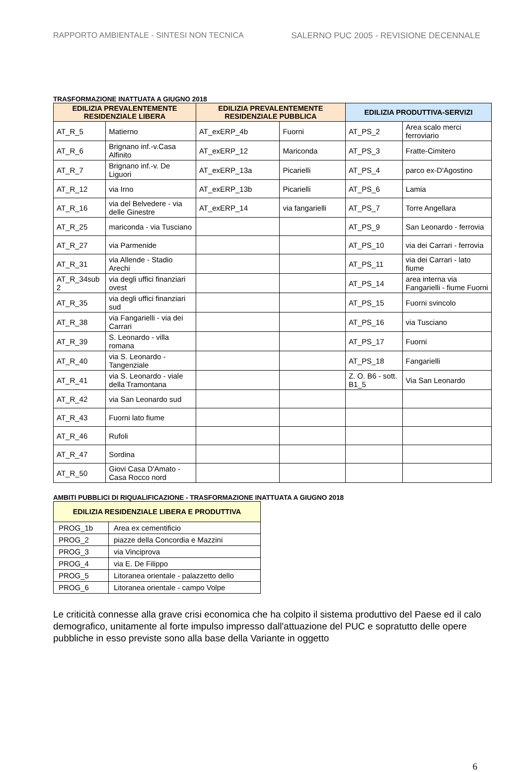RAPPORTO AMBIENTALE - SINTESI NON TECNICA SALERNO PUC 2005 - REVISIONE DECENNALE
TRASFORMAZIONE INATTUATA A GIUGNO 2018
| EDILIZIA PREVALENTEMENTE RESIDENZIALE LIBERA | | EDILIZIA PREVALENTEMENTE RESIDENZIALE PUBBLICA | | EDILIZIA PRODUTTIVA-SERVIZI | |
| --- | --- | --- | --- | --- | --- |
| AT_R_5 | Matierno | AT_exERP_4b | Fuorni | AT_PS_2 | Area scalo merci ferroviario |
| AT_R_6 | Brignano inf.-v.Casa Alfinito | AT_exERP_12 | Mariconda | AT_PS_3 | Fratte-Cimitero |
| AT_R_7 | Brignano inf.-v. De Liguori | AT_exERP_13a | Picarielli | AT_PS_4 | parco ex-D'Agostino |
| AT_R_12 | via Irno | AT_exERP_13b | Picarielli | AT_PS_6 | Lamia |
| AT_R_16 | via del Belvedere - via delle Ginestre | AT_exERP_14 | via fangarielli | AT_PS_7 | Torre Angellara |
| AT_R_25 | mariconda - via Tusciano | | | AT_PS_9 | San Leonardo - ferrovia |
| AT_R_27 | via Parmenide | | | AT_PS_10 | via dei Carrari - ferrovia |
| AT_R_31 | via Allende - Stadio Arechi | | | AT_PS_11 | via dei Carrari - lato fiume |
| AT_R_34sub 2 | via degli uffici finanziari ovest | | | AT_PS_14 | area interna via Fangarielli - fiume Fuorni |
| AT_R_35 | via degli uffici finanziari sud | | | AT_PS_15 | Fuorni svincolo |
| AT_R_38 | via Fangarielli - via dei Carrari | | | AT_PS_16 | via Tusciano |
| AT_R_39 | S. Leonardo - villa romana | | | AT_PS_17 | Fuorni |
| AT_R_40 | via S. Leonardo - Tangenziale | | | AT_PS_18 | Fangarielli |
| AT_R_41 | via S. Leonardo - viale della Tramontana | | | Z. O. B6 - sott. B1_5 | Via San Leonardo |
| AT_R_42 | via San Leonardo sud | | | | |
| AT_R_43 | Fuorni lato fiume | | | | |
| AT_R_46 | Rufoli | | | | |
| AT_R_47 | Sordina | | | | |
| AT_R_50 | Giovi Casa D'Amato - Casa Rocco nord | | | | |
AMBITI PUBBLICI DI RIQUALIFICAZIONE - TRASFORMAZIONE INATTUATA A GIUGNO 2018
| EDILIZIA RESIDENZIALE LIBERA E PRODUTTIVA | |
| --- | --- |
| PROG_1b | Area ex cementificio |
| PROG_2 | piazze della Concordia e Mazzini |
| PROG_3 | via Vinciprova |
| PROG_4 | via E. De Filippo |
| PROG_5 | Litoranea orientale - palazzetto dello |
| PROG_6 | Litoranea orientale - campo Volpe |
Le criticità connesse alla grave crisi economica che ha colpito il sistema produttivo del Paese ed il calo demografico, unitamente al forte impulso impresso dall'attuazione del PUC e sopratutto delle opere pubbliche in esso previste sono alla base della Variante in oggetto
6